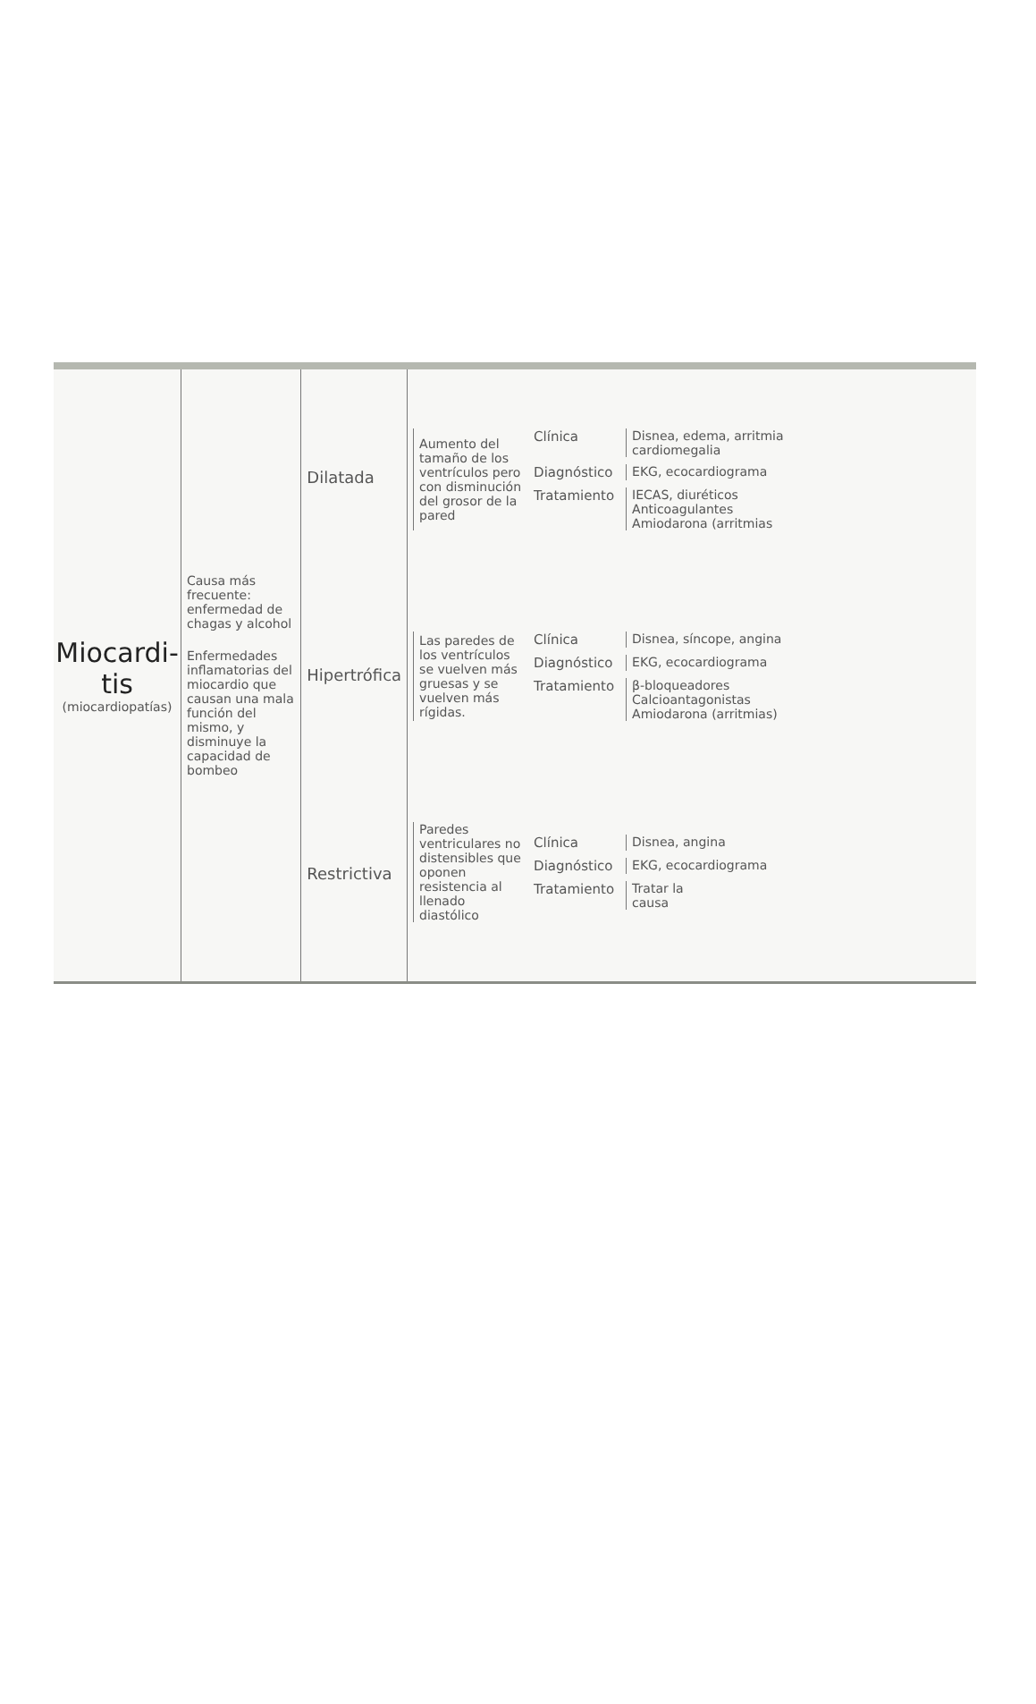Miocardi-
tis
(miocardiopatías)
Causa más frecuente: enfermedad de chagas y alcohol
Enfermedades inflamatorias del miocardio que causan una mala función del mismo, y disminuye la capacidad de bombeo
Dilatada
Hipertrófica
Restrictiva
Aumento del tamaño de los ventrículos pero con disminución del grosor de la pared
Clínica Disnea, edema, arritmia
cardiomegalia
Diagnóstico EKG, ecocardiograma
Tratamiento IECAS, diuréticos
Anticoagulantes
Amiodarona (arritmias
Las paredes de los ventrículos se vuelven más gruesas y se vuelven más rígidas.
Clínica Disnea, síncope, angina
Diagnóstico EKG, ecocardiograma
Tratamiento β-bloqueadores
Calcioantagonistas
Amiodarona (arritmias)
Paredes ventriculares no distensibles que oponen resistencia al llenado diastólico
Clínica Disnea, angina
Diagnóstico EKG, ecocardiograma
Tratamiento Tratar la
causa